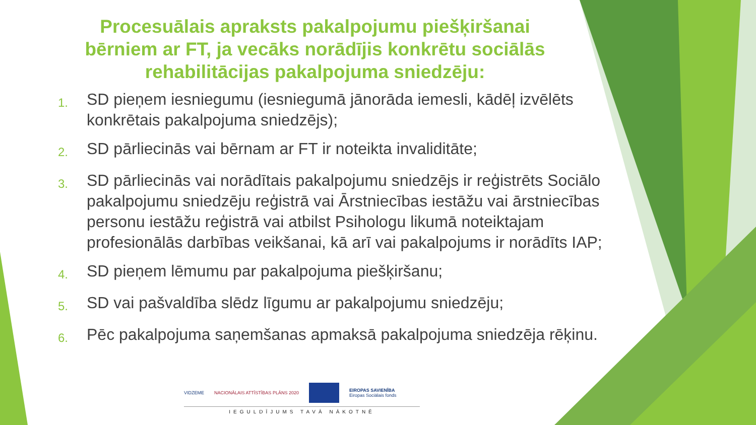Procesuālais apraksts pakalpojumu piešķiršanai bērniem ar FT, ja vecāks norādījis konkrētu sociālās rehabilitācijas pakalpojuma sniedzēju:
1. SD pieņem iesniegumu (iesniegumā jānorāda iemesli, kādēļ izvēlēts konkrētais pakalpojuma sniedzējs);
2. SD pārliecinās vai bērnam ar FT ir noteikta invaliditāte;
3. SD pārliecinās vai norādītais pakalpojumu sniedzējs ir reģistrēts Sociālo pakalpojumu sniedzēju reģistrā vai Ārstniecības iestāžu vai ārstniecības personu iestāžu reģistrā vai atbilst Psihologu likumā noteiktajam profesionālās darbības veikšanai, kā arī vai pakalpojums ir norādīts IAP;
4. SD pieņem lēmumu par pakalpojuma piešķiršanu;
5. SD vai pašvaldība slēdz līgumu ar pakalpojumu sniedzēju;
6. Pēc pakalpojuma saņemšanas apmaksā pakalpojuma sniedzēja rēķinu.
VIDZEME NACIONĀLAIS ATTĪSTĪBAS PLĀNS 2020 EIROPAS SAVIENĪBA
Eiropas Sociālais fonds
IEGULDĪJUMS TAVĀ NĀKOTNĒ